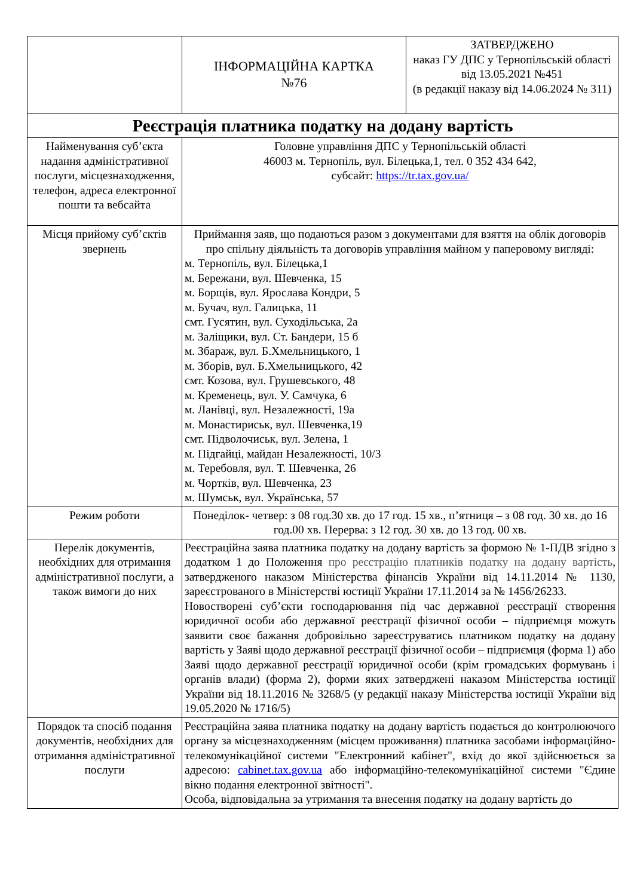| | ІНФОРМАЦІЙНА КАРТКА №76 | ЗАТВЕРДЖЕНО наказ ГУ ДПС у Тернопільській області від 13.05.2021 №451 (в редакції наказу від 14.06.2024 № 311) |
| Реєстрація платника податку на додану вартість | | |
| Найменування суб’єкта надання адміністративної послуги, місцезнаходження, телефон, адреса електронної пошти та вебсайта | Головне управління ДПС у Тернопільській області 46003 м. Тернопіль, вул. Білецька,1, тел. 0 352 434 642, субсайт: https://tr.tax.gov.ua/ | |
| Місця прийому суб’єктів звернень | Приймання заяв, що подаються разом з документами для взяття на облік договорів про спільну діяльність та договорів управління майном у паперовому вигляді: м. Тернопіль, вул. Білецька,1 м. Бережани, вул. Шевченка, 15 м. Борщів, вул. Ярослава Кондри, 5 м. Бучач, вул. Галицька, 11 смт. Гусятин, вул. Суходільська, 2а м. Заліщики, вул. Ст. Бандери, 15 б м. Збараж, вул. Б.Хмельницького, 1 м. Зборів, вул. Б.Хмельницького, 42 смт. Козова, вул. Грушевського, 48 м. Кременець, вул. У. Самчука, 6 м. Ланівці, вул. Незалежності, 19а м. Монастириськ, вул. Шевченка,19 смт. Підволочиськ, вул. Зелена, 1 м. Підгайці, майдан Незалежності, 10/3 м. Теребовля, вул. Т. Шевченка, 26 м. Чортків, вул. Шевченка, 23 м. Шумськ, вул. Українська, 57 | |
| Режим роботи | Понеділок- четвер: з 08 год.30 хв. до 17 год. 15 хв., п’ятниця – з 08 год. 30 хв. до 16 год.00 хв. Перерва: з 12 год. 30 хв. до 13 год. 00 хв. | |
| Перелік документів, необхідних для отримання адміністративної послуги, а також вимоги до них | Реєстраційна заява платника податку на додану вартість за формою № 1-ПДВ згідно з додатком 1 до Положення про реєстрацію платників податку на додану вартість , затвердженого наказом Міністерства фінансів України від 14.11.2014 № 1130, зареєстрованого в Міністерстві юстиції України 17.11.2014 за № 1456/26233. Новостворені суб’єкти господарювання під час державної реєстрації створення юридичної особи або державної реєстрації фізичної особи – підприємця можуть заявити своє бажання добровільно зареєструватись платником податку на додану вартість у Заяві щодо державної реєстрації фізичної особи – підприємця (форма 1) або Заяві щодо державної реєстрації юридичної особи (крім громадських формувань і органів влади) (форма 2), форми яких затверджені наказом Міністерства юстиції України від 18.11.2016 № 3268/5 (у редакції наказу Міністерства юстиції України від 19.05.2020 № 1716/5) | |
| Порядок та спосіб подання документів, необхідних для отримання адміністративної послуги | Реєстраційна заява платника податку на додану вартість подається до контролюючого органу за місцезнаходженням (місцем проживання) платника засобами інформаційно-телекомунікаційної системи "Електронний кабінет", вхід до якої здійснюється за адресою: cabinet.tax.gov.ua або інформаційно-телекомунікаційної системи "Єдине вікно подання електронної звітності". Особа, відповідальна за утримання та внесення податку на додану вартість до | |